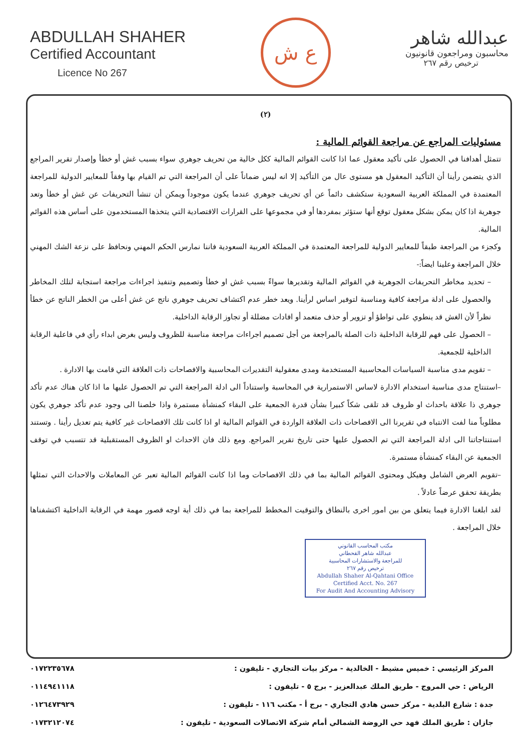ABDULLAH SHAHER
Certified Accountant
Licence No 267
ع ش
عبدالله شاهر
محاسبون ومراجعون قانونيون
ترخيص رقم ٢٦٧
(٢)
مسئوليات المراجع عن مراجعة القوائم المالية :
تتمثل أهدافنا في الحصول على تأكيد معقول عما اذا كانت القوائم المالية ككل خالية من تحريف جوهري سواء بسبب غش أو خطأ وإصدار تقرير المراجع الذي يتضمن رأينا أن التأكيد المعقول هو مستوى عال من التأكيد إلا انه ليس ضماناً على أن المراجعة التي تم القيام بها وفقاً للمعايير الدولية للمراجعة المعتمدة في المملكة العربية السعودية ستكشف دائماً عن أي تحريف جوهري عندما يكون موجوداً ويمكن أن تنشأ التحريفات عن غش أو خطأ وتعد جوهرية اذا كان يمكن بشكل معقول توقع أنها ستؤثر بمفردها أو في مجموعها على القرارات الاقتصادية التي يتخذها المستخدمون على أساس هذه القوائم المالية.
وكجزء من المراجعة طبقاً للمعايير الدولية للمراجعة المعتمدة في المملكة العربية السعودية فاننا نمارس الحكم المهني ونحافظ على نزعة الشك المهني خلال المراجعة وعلينا ايضاً:-
– تحديد مخاطر التحريفات الجوهرية في القوائم المالية وتقديرها سواءً بسبب غش او خطأ وتصميم وتنفيذ اجراءات مراجعة استجابة لتلك المخاطر والحصول على ادلة مراجعة كافية ومناسبة لتوفير اساس لرأينا. ويعد خطر عدم اكتشاف تحريف جوهري ناتج عن غش أعلى من الخطر الناتج عن خطأ نظراً لأن الغش قد ينطوي على تواطؤ أو تزوير أو حذف متعمد أو افادات مضللة أو تجاوز الرقابة الداخلية.
– الحصول على فهم للرقابة الداخلية ذات الصلة بالمراجعة من أجل تصميم اجراءات مراجعة مناسبة للظروف وليس بغرض ابداء رأي في فاعلية الرقابة الداخلية للجمعية.
– تقويم مدى مناسبة السياسات المحاسبية المستخدمة ومدى معقولية التقديرات المحاسبية والافصاحات ذات العلاقة التي قامت بها الادارة .
–استنتاج مدى مناسبة استخدام الادارة لاساس الاستمرارية في المحاسبة واستناداً الى ادلة المراجعة التي تم الحصول عليها ما اذا كان هناك عدم تأكد جوهري ذا علاقة باحداث او ظروف قد تلقى شكاً كبيرا بشأن قدرة الجمعية على البقاء كمنشأة مستمرة واذا خلصنا الى وجود عدم تأكد جوهري يكون مطلوباً منا لفت الانتباه في تقريرنا الى الافصاحات ذات العلاقة الواردة في القوائم المالية او اذا كانت تلك الافصاحات غير كافية يتم تعديل رأينا . وتستند استنتاجاتنا الى ادلة المراجعة التي تم الحصول عليها حتى تاريخ تقرير المراجع. ومع ذلك فان الاحداث او الظروف المستقبلية قد تتسبب في توقف الجمعية عن البقاء كمنشأة مستمرة.
–تقويم العرض الشامل وهيكل ومحتوى القوائم المالية بما في ذلك الافصاحات وما اذا كانت القوائم المالية تعبر عن المعاملات والاحداث التي تمثلها بطريقة تحقق عرضاً عادلاً .
لقد ابلغنا الادارة فيما يتعلق من بين امور اخرى بالنطاق والتوقيت المخطط للمراجعة بما في ذلك أية اوجه قصور مهمة في الرقابة الداخلية اكتشفناها خلال المراجعة .
مكتب المحاسب القانوني
عبدالله شاهر القحطاني
للمراجعة والاستشارات المحاسبية
ترخيص رقم ٢٦٧
Abdullah Shaher Al-Qahtani Office
Certified Acct. No. 267
For Audit And Accounting Advisory
المركز الرئيسي : خميس مشيط - الخالدية - مركز بيات التجاري - تليفون : ٠١٧٢٢٣٥٦٧٨
الرياض : حي المروج - طريق الملك عبدالعزيز - برج ٥ - تليفون : ٠١١٤٩٤١١١٨
جدة : شارع البلدية - مركز حسن هادي التجاري - برج أ - مكتب ١١٦ - تليفون : ٠١٢٦٤٧٣٩٢٩
جازان : طريق الملك فهد حي الروضة الشمالي أمام شركة الاتصالات السعودية - تليفون : ٠١٧٣٢١٢٠٧٤